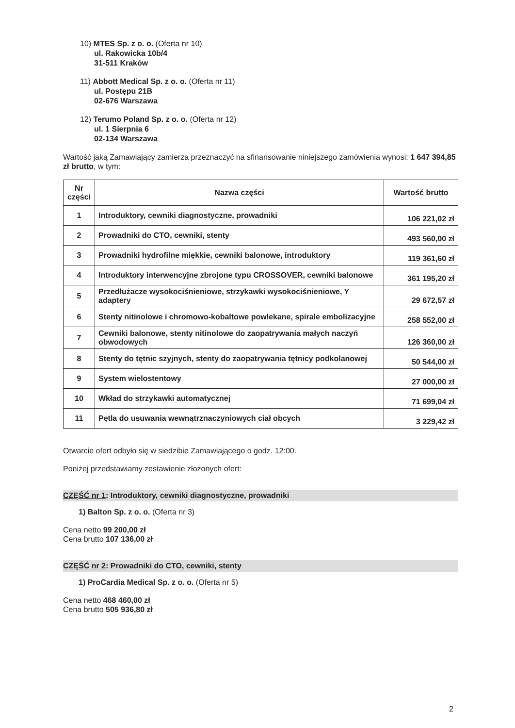10) MTES Sp. z o. o. (Oferta nr 10)
ul. Rakowicka 10b/4
31-511 Kraków
11) Abbott Medical Sp. z o. o. (Oferta nr 11)
ul. Postępu 21B
02-676 Warszawa
12) Terumo Poland Sp. z o. o. (Oferta nr 12)
ul. 1 Sierpnia 6
02-134 Warszawa
Wartość jaką Zamawiający zamierza przeznaczyć na sfinansowanie niniejszego zamówienia wynosi: 1 647 394,85 zł brutto, w tym:
| Nr części | Nazwa części | Wartość brutto |
| --- | --- | --- |
| 1 | Introduktory, cewniki diagnostyczne, prowadniki | 106 221,02 zł |
| 2 | Prowadniki do CTO, cewniki, stenty | 493 560,00 zł |
| 3 | Prowadniki hydrofilne miękkie, cewniki balonowe, introduktory | 119 361,60 zł |
| 4 | Introduktory interwencyjne zbrojone typu CROSSOVER, cewniki balonowe | 361 195,20 zł |
| 5 | Przedłużacze wysokociśnieniowe, strzykawki wysokociśnieniowe, Y adaptery | 29 672,57 zł |
| 6 | Stenty nitinolowe i chromowo-kobaltowe powlekane, spirale embolizacyjne | 258 552,00 zł |
| 7 | Cewniki balonowe, stenty nitinolowe do zaopatrywania małych naczyń obwodowych | 126 360,00 zł |
| 8 | Stenty do tętnic szyjnych, stenty do zaopatrywania tętnicy podkolanowej | 50 544,00 zł |
| 9 | System wielostentowy | 27 000,00 zł |
| 10 | Wkład do strzykawki automatycznej | 71 699,04 zł |
| 11 | Pętla do usuwania wewnątrznaczyniowych ciał obcych | 3 229,42 zł |
Otwarcie ofert odbyło się w siedzibie Zamawiającego o godz. 12:00.
Poniżej przedstawiamy zestawienie złożonych ofert:
CZĘŚĆ nr 1: Introduktory, cewniki diagnostyczne, prowadniki
1) Balton Sp. z o. o. (Oferta nr 3)
Cena netto 99 200,00 zł
Cena brutto 107 136,00 zł
CZĘŚĆ nr 2: Prowadniki do CTO, cewniki, stenty
1) ProCardia Medical Sp. z o. o. (Oferta nr 5)
Cena netto 468 460,00 zł
Cena brutto 505 936,80 zł
2